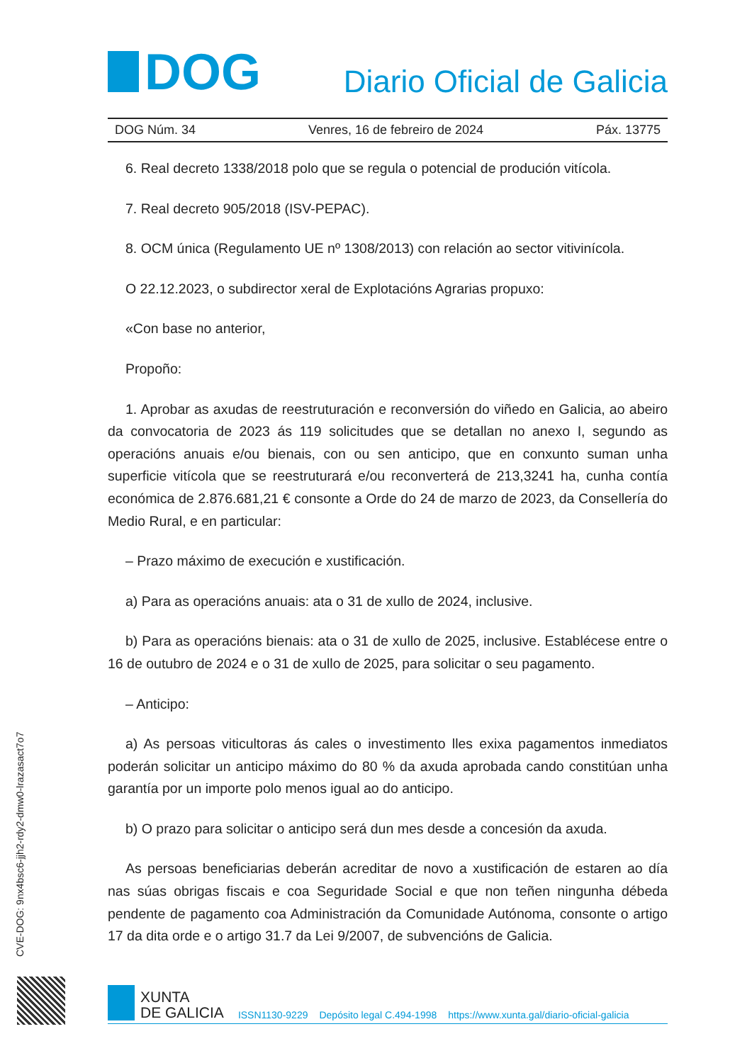DOG
Diario Oficial de Galicia
DOG Núm. 34 Venres, 16 de febreiro de 2024 Páx. 13775
6. Real decreto 1338/2018 polo que se regula o potencial de produción vitícola.
7. Real decreto 905/2018 (ISV-PEPAC).
8. OCM única (Regulamento UE nº 1308/2013) con relación ao sector vitivinícola.
O 22.12.2023, o subdirector xeral de Explotacións Agrarias propuxo:
«Con base no anterior,
Propoño:
1. Aprobar as axudas de reestruturación e reconversión do viñedo en Galicia, ao abeiro da convocatoria de 2023 ás 119 solicitudes que se detallan no anexo I, segundo as operacións anuais e/ou bienais, con ou sen anticipo, que en conxunto suman unha superficie vitícola que se reestruturará e/ou reconverterá de 213,3241 ha, cunha contía económica de 2.876.681,21 € consonte a Orde do 24 de marzo de 2023, da Consellería do Medio Rural, e en particular:
– Prazo máximo de execución e xustificación.
a) Para as operacións anuais: ata o 31 de xullo de 2024, inclusive.
b) Para as operacións bienais: ata o 31 de xullo de 2025, inclusive. Establécese entre o 16 de outubro de 2024 e o 31 de xullo de 2025, para solicitar o seu pagamento.
– Anticipo:
a) As persoas viticultoras ás cales o investimento lles exixa pagamentos inmediatos poderán solicitar un anticipo máximo do 80 % da axuda aprobada cando constitúan unha garantía por un importe polo menos igual ao do anticipo.
b) O prazo para solicitar o anticipo será dun mes desde a concesión da axuda.
As persoas beneficiarias deberán acreditar de novo a xustificación de estaren ao día nas súas obrigas fiscais e coa Seguridade Social e que non teñen ningunha débeda pendente de pagamento coa Administración da Comunidade Autónoma, consonte o artigo 17 da dita orde e o artigo 31.7 da Lei 9/2007, de subvencións de Galicia.
CVE-DOG: 9nx4bsc6-jjh2-rdy2-dmw0-lrazasact7o7
XUNTA
DE GALICIA
ISSN1130-9229 Depósito legal C.494-1998 https://www.xunta.gal/diario-oficial-galicia